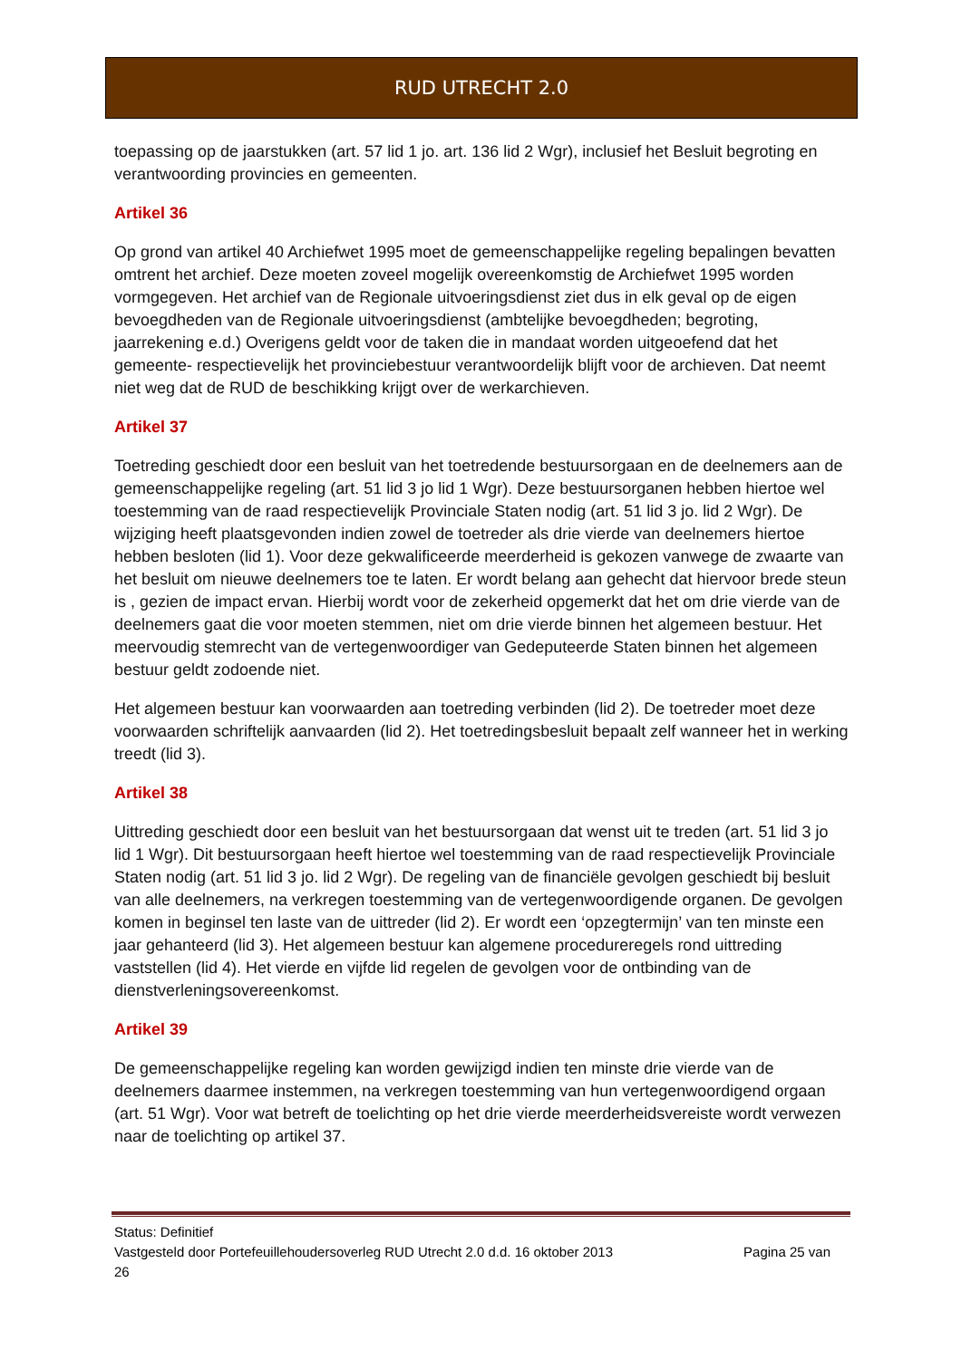RUD UTRECHT 2.0
toepassing op de jaarstukken (art. 57 lid 1 jo. art. 136 lid 2 Wgr), inclusief het Besluit begroting en verantwoording provincies en gemeenten.
Artikel 36
Op grond van artikel 40 Archiefwet 1995 moet de gemeenschappelijke regeling bepalingen bevatten omtrent het archief. Deze moeten zoveel mogelijk overeenkomstig de Archiefwet 1995 worden vormgegeven. Het archief van de Regionale uitvoeringsdienst ziet dus in elk geval op de eigen bevoegdheden van de Regionale uitvoeringsdienst (ambtelijke bevoegdheden; begroting, jaarrekening e.d.) Overigens geldt voor de taken die in mandaat worden uitgeoefend dat het gemeente- respectievelijk het provinciebestuur verantwoordelijk blijft voor de archieven. Dat neemt niet weg dat de RUD de beschikking krijgt over de werkarchieven.
Artikel 37
Toetreding geschiedt door een besluit van het toetredende bestuursorgaan en de deelnemers aan de gemeenschappelijke regeling (art. 51 lid 3 jo lid 1 Wgr). Deze bestuursorganen hebben hiertoe wel toestemming van de raad respectievelijk Provinciale Staten nodig (art. 51 lid 3 jo. lid 2 Wgr). De wijziging heeft plaatsgevonden indien zowel de toetreder als drie vierde van deelnemers hiertoe hebben besloten (lid 1). Voor deze gekwalificeerde meerderheid is gekozen vanwege de zwaarte van het besluit om nieuwe deelnemers toe te laten. Er wordt belang aan gehecht dat hiervoor brede steun is , gezien de impact ervan. Hierbij wordt voor de zekerheid opgemerkt dat het om drie vierde van de deelnemers gaat die voor moeten stemmen, niet om drie vierde binnen het algemeen bestuur. Het meervoudig stemrecht van de vertegenwoordiger van Gedeputeerde Staten binnen het algemeen bestuur geldt zodoende niet.
Het algemeen bestuur kan voorwaarden aan toetreding verbinden (lid 2). De toetreder moet deze voorwaarden schriftelijk aanvaarden (lid 2). Het toetredingsbesluit bepaalt zelf wanneer het in werking treedt (lid 3).
Artikel 38
Uittreding geschiedt door een besluit van het bestuursorgaan dat wenst uit te treden (art. 51 lid 3 jo lid 1 Wgr). Dit bestuursorgaan heeft hiertoe wel toestemming van de raad respectievelijk Provinciale Staten nodig (art. 51 lid 3 jo. lid 2 Wgr). De regeling van de financiële gevolgen geschiedt bij besluit van alle deelnemers, na verkregen toestemming van de vertegenwoordigende organen. De gevolgen komen in beginsel ten laste van de uittreder (lid 2). Er wordt een ‘opzegtermijn’ van ten minste een jaar gehanteerd (lid 3). Het algemeen bestuur kan algemene procedureregels rond uittreding vaststellen (lid 4). Het vierde en vijfde lid regelen de gevolgen voor de ontbinding van de dienstverleningsovereenkomst.
Artikel 39
De gemeenschappelijke regeling kan worden gewijzigd indien ten minste drie vierde van de deelnemers daarmee instemmen, na verkregen toestemming van hun vertegenwoordigend orgaan (art. 51 Wgr). Voor wat betreft de toelichting op het drie vierde meerderheidsvereiste wordt verwezen naar de toelichting op artikel 37.
Status: Definitief
Vastgesteld door Portefeuillehoudersoverleg RUD Utrecht 2.0 d.d. 16 oktober 2013 Pagina 25 van
26